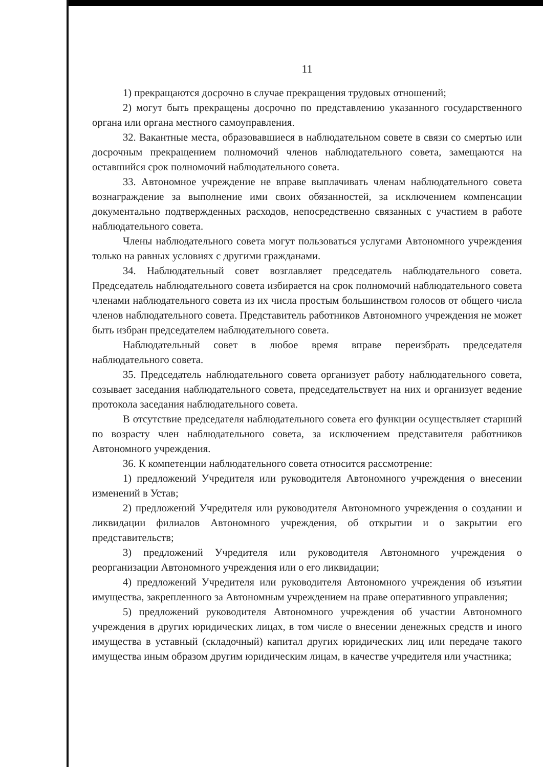11
1) прекращаются досрочно в случае прекращения трудовых отношений;
2) могут быть прекращены досрочно по представлению указанного государственного органа или органа местного самоуправления.
32. Вакантные места, образовавшиеся в наблюдательном совете в связи со смертью или досрочным прекращением полномочий членов наблюдательного совета, замещаются на оставшийся срок полномочий наблюдательного совета.
33. Автономное учреждение не вправе выплачивать членам наблюдательного совета вознаграждение за выполнение ими своих обязанностей, за исключением компенсации документально подтвержденных расходов, непосредственно связанных с участием в работе наблюдательного совета.
Члены наблюдательного совета могут пользоваться услугами Автономного учреждения только на равных условиях с другими гражданами.
34. Наблюдательный совет возглавляет председатель наблюдательного совета. Председатель наблюдательного совета избирается на срок полномочий наблюдательного совета членами наблюдательного совета из их числа простым большинством голосов от общего числа членов наблюдательного совета. Представитель работников Автономного учреждения не может быть избран председателем наблюдательного совета.
Наблюдательный совет в любое время вправе переизбрать председателя наблюдательного совета.
35. Председатель наблюдательного совета организует работу наблюдательного совета, созывает заседания наблюдательного совета, председательствует на них и организует ведение протокола заседания наблюдательного совета.
В отсутствие председателя наблюдательного совета его функции осуществляет старший по возрасту член наблюдательного совета, за исключением представителя работников Автономного учреждения.
36. К компетенции наблюдательного совета относится рассмотрение:
1) предложений Учредителя или руководителя Автономного учреждения о внесении изменений в Устав;
2) предложений Учредителя или руководителя Автономного учреждения о создании и ликвидации филиалов Автономного учреждения, об открытии и о закрытии его представительств;
3) предложений Учредителя или руководителя Автономного учреждения о реорганизации Автономного учреждения или о его ликвидации;
4) предложений Учредителя или руководителя Автономного учреждения об изъятии имущества, закрепленного за Автономным учреждением на праве оперативного управления;
5) предложений руководителя Автономного учреждения об участии Автономного учреждения в других юридических лицах, в том числе о внесении денежных средств и иного имущества в уставный (складочный) капитал других юридических лиц или передаче такого имущества иным образом другим юридическим лицам, в качестве учредителя или участника;